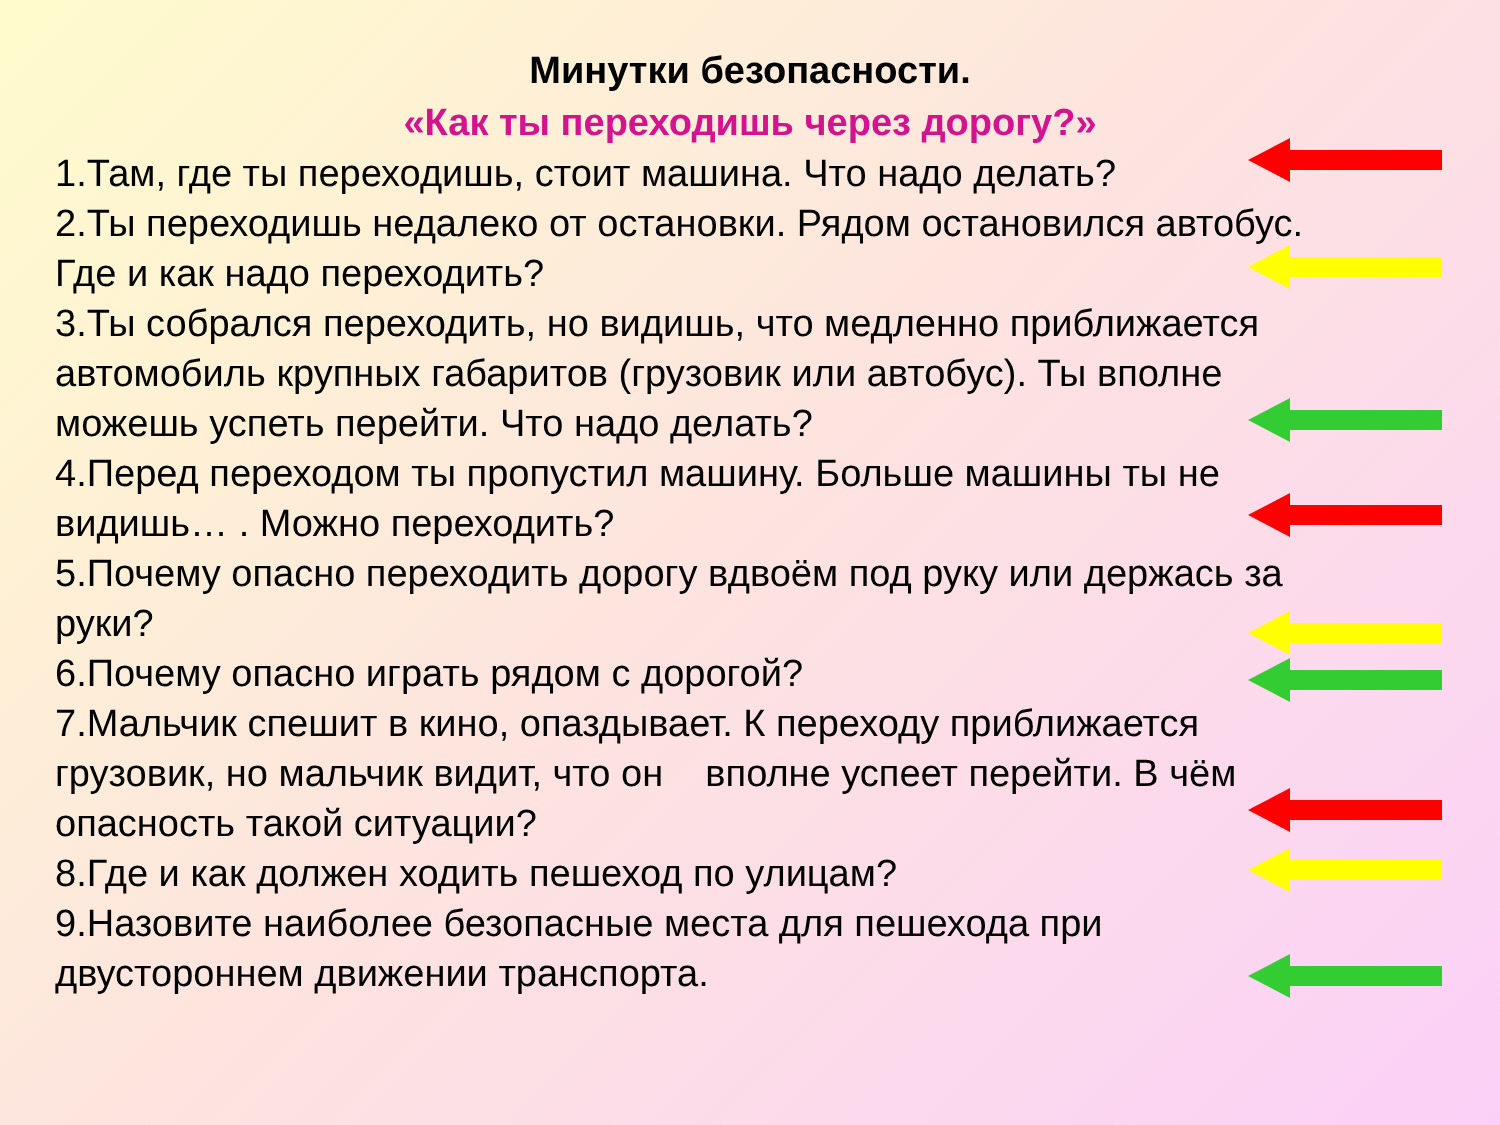Минутки безопасности.
«Как ты переходишь через дорогу?»
1.Там, где ты переходишь, стоит машина. Что надо делать?
2.Ты переходишь недалеко от остановки. Рядом остановился автобус. Где и как надо переходить?
3.Ты собрался переходить, но видишь, что медленно приближается автомобиль крупных габаритов (грузовик или автобус). Ты вполне можешь успеть перейти. Что надо делать?
4.Перед переходом ты пропустил машину. Больше машины ты не видишь… . Можно переходить?
5.Почему опасно переходить дорогу вдвоём под руку или держась за руки?
6.Почему опасно играть рядом с дорогой?
7.Мальчик спешит в кино, опаздывает. К переходу приближается грузовик, но мальчик видит, что он вполне успеет перейти. В чём опасность такой ситуации?
8.Где и как должен ходить пешеход по улицам?
9.Назовите наиболее безопасные места для пешехода при двустороннем движении транспорта.